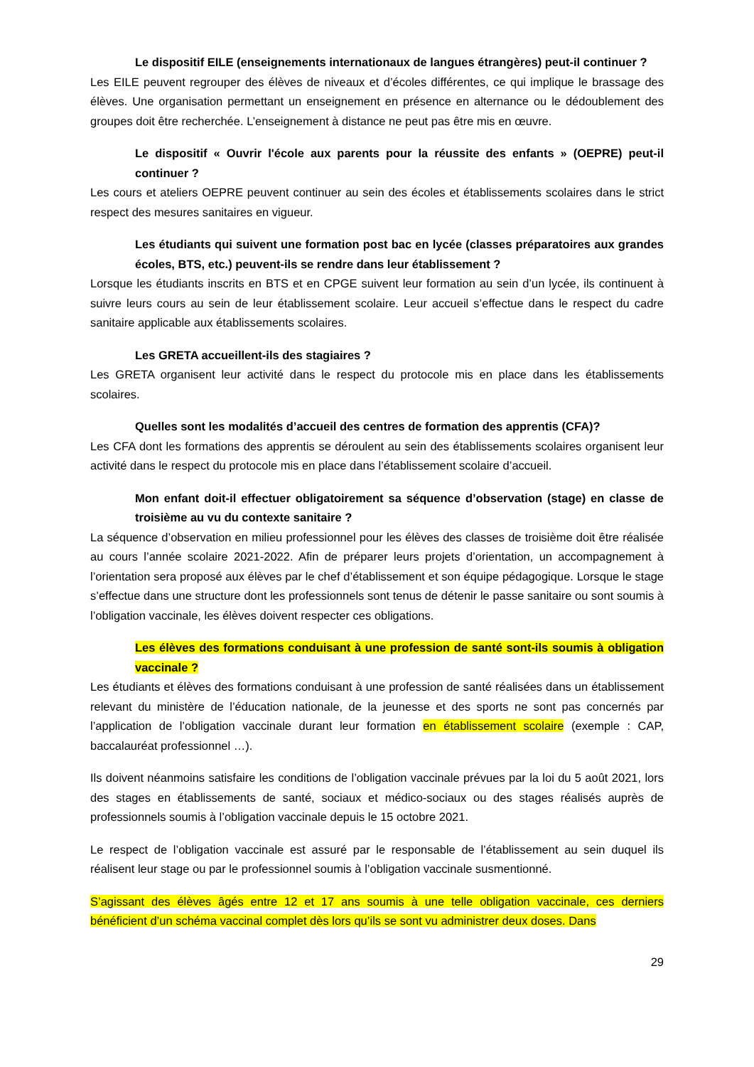Le dispositif EILE (enseignements internationaux de langues étrangères) peut-il continuer ?
Les EILE peuvent regrouper des élèves de niveaux et d’écoles différentes, ce qui implique le brassage des élèves. Une organisation permettant un enseignement en présence en alternance ou le dédoublement des groupes doit être recherchée. L’enseignement à distance ne peut pas être mis en œuvre.
Le dispositif « Ouvrir l'école aux parents pour la réussite des enfants » (OEPRE) peut-il continuer ?
Les cours et ateliers OEPRE peuvent continuer au sein des écoles et établissements scolaires dans le strict respect des mesures sanitaires en vigueur.
Les étudiants qui suivent une formation post bac en lycée (classes préparatoires aux grandes écoles, BTS, etc.) peuvent-ils se rendre dans leur établissement ?
Lorsque les étudiants inscrits en BTS et en CPGE suivent leur formation au sein d’un lycée, ils continuent à suivre leurs cours au sein de leur établissement scolaire. Leur accueil s’effectue dans le respect du cadre sanitaire applicable aux établissements scolaires.
Les GRETA accueillent-ils des stagiaires ?
Les GRETA organisent leur activité dans le respect du protocole mis en place dans les établissements scolaires.
Quelles sont les modalités d’accueil des centres de formation des apprentis (CFA)?
Les CFA dont les formations des apprentis se déroulent au sein des établissements scolaires organisent leur activité dans le respect du protocole mis en place dans l’établissement scolaire d’accueil.
Mon enfant doit-il effectuer obligatoirement sa séquence d’observation (stage) en classe de troisième au vu du contexte sanitaire ?
La séquence d’observation en milieu professionnel pour les élèves des classes de troisième doit être réalisée au cours l’année scolaire 2021-2022. Afin de préparer leurs projets d’orientation, un accompagnement à l’orientation sera proposé aux élèves par le chef d’établissement et son équipe pédagogique. Lorsque le stage s’effectue dans une structure dont les professionnels sont tenus de détenir le passe sanitaire ou sont soumis à l’obligation vaccinale, les élèves doivent respecter ces obligations.
Les élèves des formations conduisant à une profession de santé sont-ils soumis à obligation vaccinale ?
Les étudiants et élèves des formations conduisant à une profession de santé réalisées dans un établissement relevant du ministère de l’éducation nationale, de la jeunesse et des sports ne sont pas concernés par l’application de l’obligation vaccinale durant leur formation en établissement scolaire (exemple : CAP, baccalauréat professionnel …).
Ils doivent néanmoins satisfaire les conditions de l’obligation vaccinale prévues par la loi du 5 août 2021, lors des stages en établissements de santé, sociaux et médico-sociaux ou des stages réalisés auprès de professionnels soumis à l’obligation vaccinale depuis le 15 octobre 2021.
Le respect de l’obligation vaccinale est assuré par le responsable de l’établissement au sein duquel ils réalisent leur stage ou par le professionnel soumis à l’obligation vaccinale susmentionné.
S’agissant des élèves âgés entre 12 et 17 ans soumis à une telle obligation vaccinale, ces derniers bénéficient d’un schéma vaccinal complet dès lors qu’ils se sont vu administrer deux doses. Dans
29